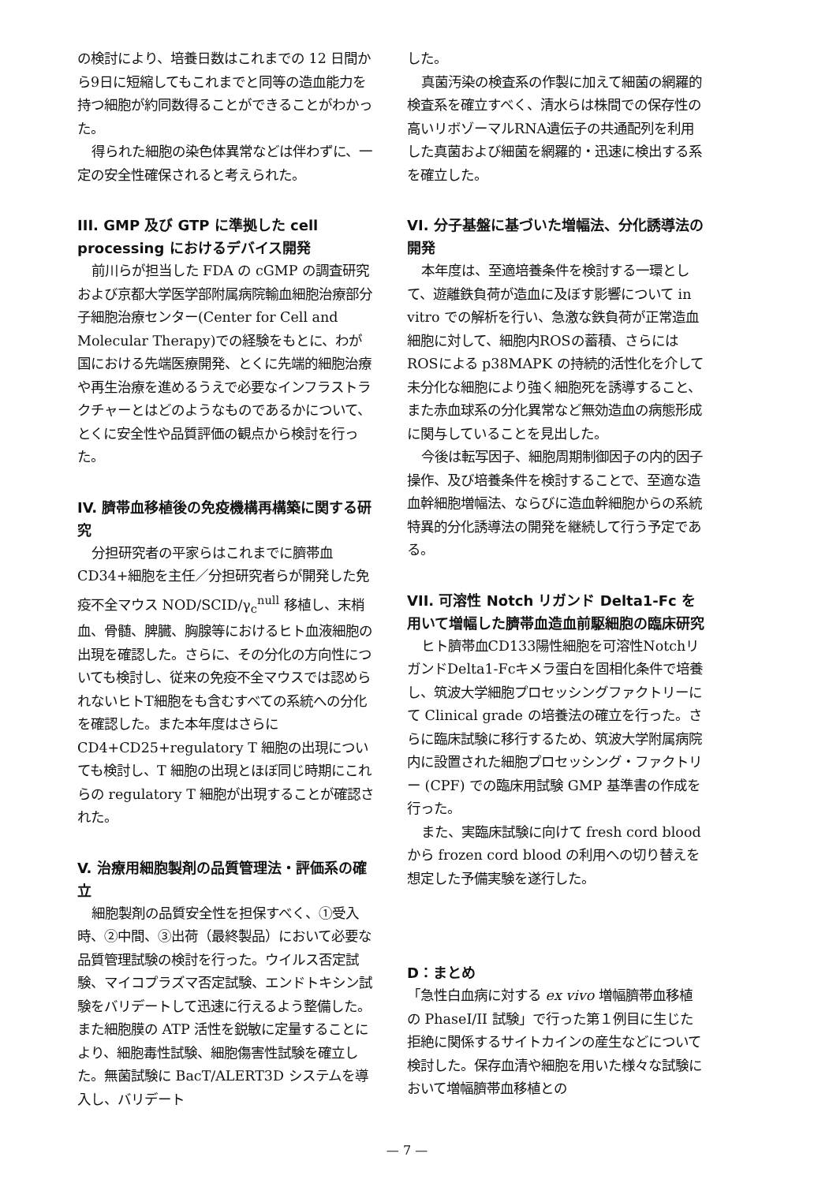の検討により、培養日数はこれまでの 12 日間から9日に短縮してもこれまでと同等の造血能力を持つ細胞が約同数得ることができることがわかった。
得られた細胞の染色体異常などは伴わずに、一定の安全性確保されると考えられた。
III. GMP 及び GTP に準拠した cell processing におけるデバイス開発
前川らが担当した FDA の cGMP の調査研究および京都大学医学部附属病院輸血細胞治療部分子細胞治療センター(Center for Cell and Molecular Therapy)での経験をもとに、わが国における先端医療開発、とくに先端的細胞治療や再生治療を進めるうえで必要なインフラストラクチャーとはどのようなものであるかについて、とくに安全性や品質評価の観点から検討を行った。
IV. 臍帯血移植後の免疫機構再構築に関する研究
分担研究者の平家らはこれまでに臍帯血 CD34+細胞を主任／分担研究者らが開発した免疫不全マウス NOD/SCID/γ<sub>c</sub><sup>null</sup> 移植し、末梢血、骨髄、脾臓、胸腺等におけるヒト血液細胞の出現を確認した。さらに、その分化の方向性についても検討し、従来の免疫不全マウスでは認められないヒトT細胞をも含むすべての系統への分化を確認した。また本年度はさらに CD4+CD25+regulatory T 細胞の出現についても検討し、T 細胞の出現とほぼ同じ時期にこれらの regulatory T 細胞が出現することが確認された。
V. 治療用細胞製剤の品質管理法・評価系の確立
細胞製剤の品質安全性を担保すべく、①受入時、②中間、③出荷（最終製品）において必要な品質管理試験の検討を行った。ウイルス否定試験、マイコプラズマ否定試験、エンドトキシン試験をバリデートして迅速に行えるよう整備した。また細胞膜の ATP 活性を鋭敏に定量することにより、細胞毒性試験、細胞傷害性試験を確立した。無菌試験に BacT/ALERT3D システムを導入し、バリデート
した。
真菌汚染の検査系の作製に加えて細菌の網羅的検査系を確立すべく、清水らは株間での保存性の高いリボゾーマルRNA遺伝子の共通配列を利用した真菌および細菌を網羅的・迅速に検出する系を確立した。
VI. 分子基盤に基づいた増幅法、分化誘導法の開発
本年度は、至適培養条件を検討する一環として、遊離鉄負荷が造血に及ぼす影響について in vitro での解析を行い、急激な鉄負荷が正常造血細胞に対して、細胞内ROSの蓄積、さらにはROSによる p38MAPK の持続的活性化を介して未分化な細胞により強く細胞死を誘導すること、また赤血球系の分化異常など無効造血の病態形成に関与していることを見出した。
今後は転写因子、細胞周期制御因子の内的因子操作、及び培養条件を検討することで、至適な造血幹細胞増幅法、ならびに造血幹細胞からの系統特異的分化誘導法の開発を継続して行う予定である。
VII. 可溶性 Notch リガンド Delta1-Fc を用いて増幅した臍帯血造血前駆細胞の臨床研究
ヒト臍帯血CD133陽性細胞を可溶性NotchリガンドDelta1-Fcキメラ蛋白を固相化条件で培養し、筑波大学細胞プロセッシングファクトリーにて Clinical grade の培養法の確立を行った。さらに臨床試験に移行するため、筑波大学附属病院内に設置された細胞プロセッシング・ファクトリー (CPF) での臨床用試験 GMP 基準書の作成を行った。
また、実臨床試験に向けて fresh cord blood から frozen cord blood の利用への切り替えを想定した予備実験を遂行した。
D：まとめ
「急性白血病に対する ex vivo 増幅臍帯血移植の PhaseI/II 試験」で行った第１例目に生じた拒絶に関係するサイトカインの産生などについて検討した。保存血清や細胞を用いた様々な試験において増幅臍帯血移植との
— 7 —